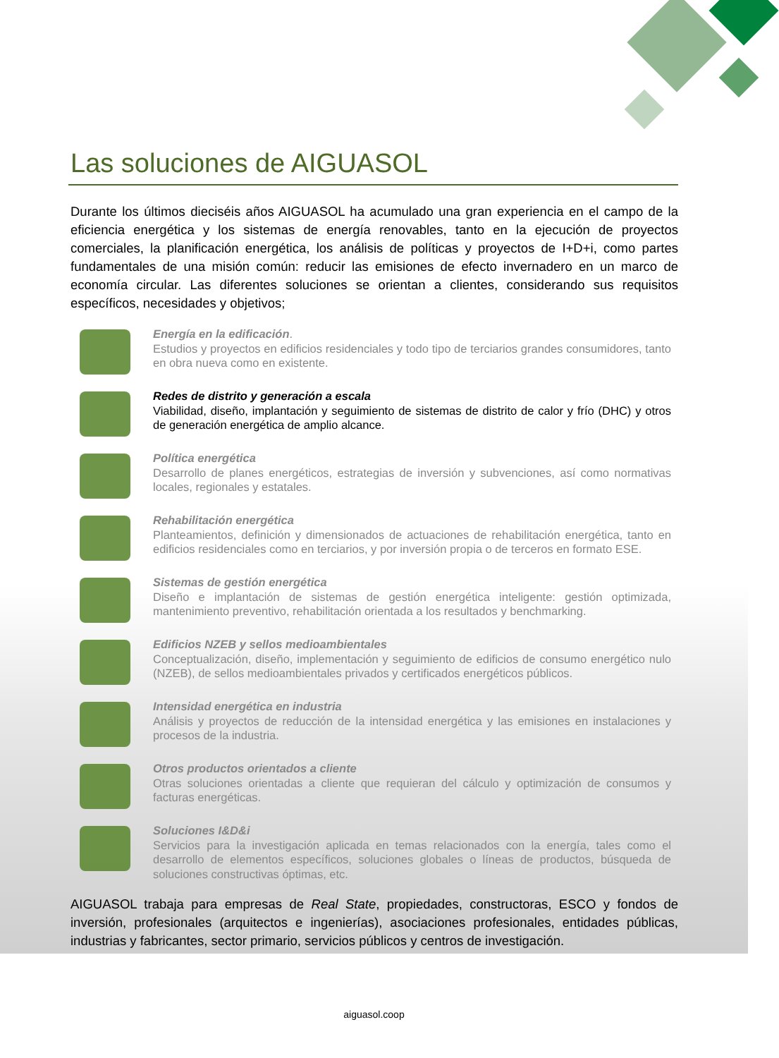Las soluciones de AIGUASOL
Durante los últimos dieciséis años AIGUASOL ha acumulado una gran experiencia en el campo de la eficiencia energética y los sistemas de energía renovables, tanto en la ejecución de proyectos comerciales, la planificación energética, los análisis de políticas y proyectos de I+D+i, como partes fundamentales de una misión común: reducir las emisiones de efecto invernadero en un marco de economía circular. Las diferentes soluciones se orientan a clientes, considerando sus requisitos específicos, necesidades y objetivos;
Energía en la edificación.
Estudios y proyectos en edificios residenciales y todo tipo de terciarios grandes consumidores, tanto en obra nueva como en existente.
Redes de distrito y generación a escala
Viabilidad, diseño, implantación y seguimiento de sistemas de distrito de calor y frío (DHC) y otros de generación energética de amplio alcance.
Política energética
Desarrollo de planes energéticos, estrategias de inversión y subvenciones, así como normativas locales, regionales y estatales.
Rehabilitación energética
Planteamientos, definición y dimensionados de actuaciones de rehabilitación energética, tanto en edificios residenciales como en terciarios, y por inversión propia o de terceros en formato ESE.
Sistemas de gestión energética
Diseño e implantación de sistemas de gestión energética inteligente: gestión optimizada, mantenimiento preventivo, rehabilitación orientada a los resultados y benchmarking.
Edificios NZEB y sellos medioambientales
Conceptualización, diseño, implementación y seguimiento de edificios de consumo energético nulo (NZEB), de sellos medioambientales privados y certificados energéticos públicos.
Intensidad energética en industria
Análisis y proyectos de reducción de la intensidad energética y las emisiones en instalaciones y procesos de la industria.
Otros productos orientados a cliente
Otras soluciones orientadas a cliente que requieran del cálculo y optimización de consumos y facturas energéticas.
Soluciones I&D&i
Servicios para la investigación aplicada en temas relacionados con la energía, tales como el desarrollo de elementos específicos, soluciones globales o líneas de productos, búsqueda de soluciones constructivas óptimas, etc.
AIGUASOL trabaja para empresas de Real State, propiedades, constructoras, ESCO y fondos de inversión, profesionales (arquitectos e ingenierías), asociaciones profesionales, entidades públicas, industrias y fabricantes, sector primario, servicios públicos y centros de investigación.
aiguasol.coop